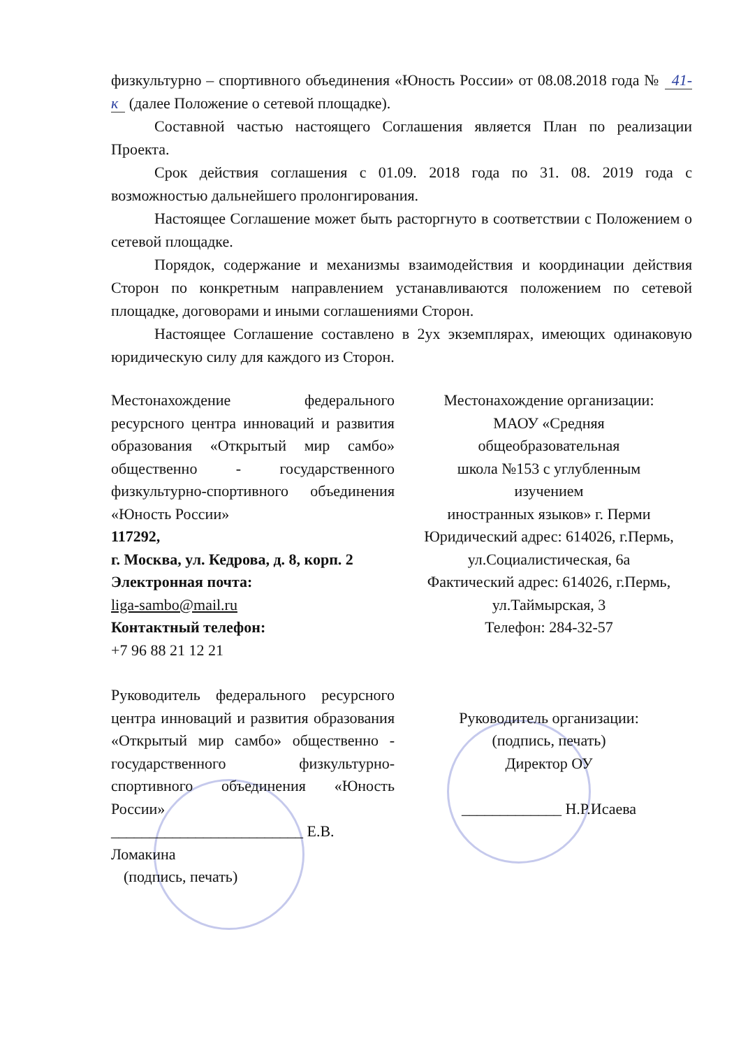физкультурно – спортивного объединения «Юность России» от 08.08.2018 года № 41-к (далее Положение о сетевой площадке).
Составной частью настоящего Соглашения является План по реализации Проекта.
Срок действия соглашения с 01.09. 2018 года по 31. 08. 2019 года с возможностью дальнейшего пролонгирования.
Настоящее Соглашение может быть расторгнуто в соответствии с Положением о сетевой площадке.
Порядок, содержание и механизмы взаимодействия и координации действия Сторон по конкретным направлением устанавливаются положением по сетевой площадке, договорами и иными соглашениями Сторон.
Настоящее Соглашение составлено в 2ух экземплярах, имеющих одинаковую юридическую силу для каждого из Сторон.
Местонахождение федерального ресурсного центра инноваций и развития образования «Открытый мир самбо» общественно - государственного физкультурно-спортивного объединения «Юность России»
117292,
г. Москва, ул. Кедрова, д. 8, корп. 2
Электронная почта:
liga-sambo@mail.ru
Контактный телефон:
+7 96 88 21 12 21
Руководитель федерального ресурсного центра инноваций и развития образования «Открытый мир самбо» общественно - государственного физкультурно-спортивного объединения «Юность России»
_________________________ Е.В. Ломакина
(подпись, печать)
Местонахождение организации:
МАОУ «Средняя
общеобразовательная
школа №153 с углубленным
изучением
иностранных языков» г. Перми
Юридический адрес: 614026, г.Пермь,
ул.Социалистическая, 6а
Фактический адрес: 614026, г.Пермь,
ул.Таймырская, 3
Телефон: 284-32-57
Руководитель организации:
(подпись, печать)
Директор ОУ
_____________ Н.Р.Исаева